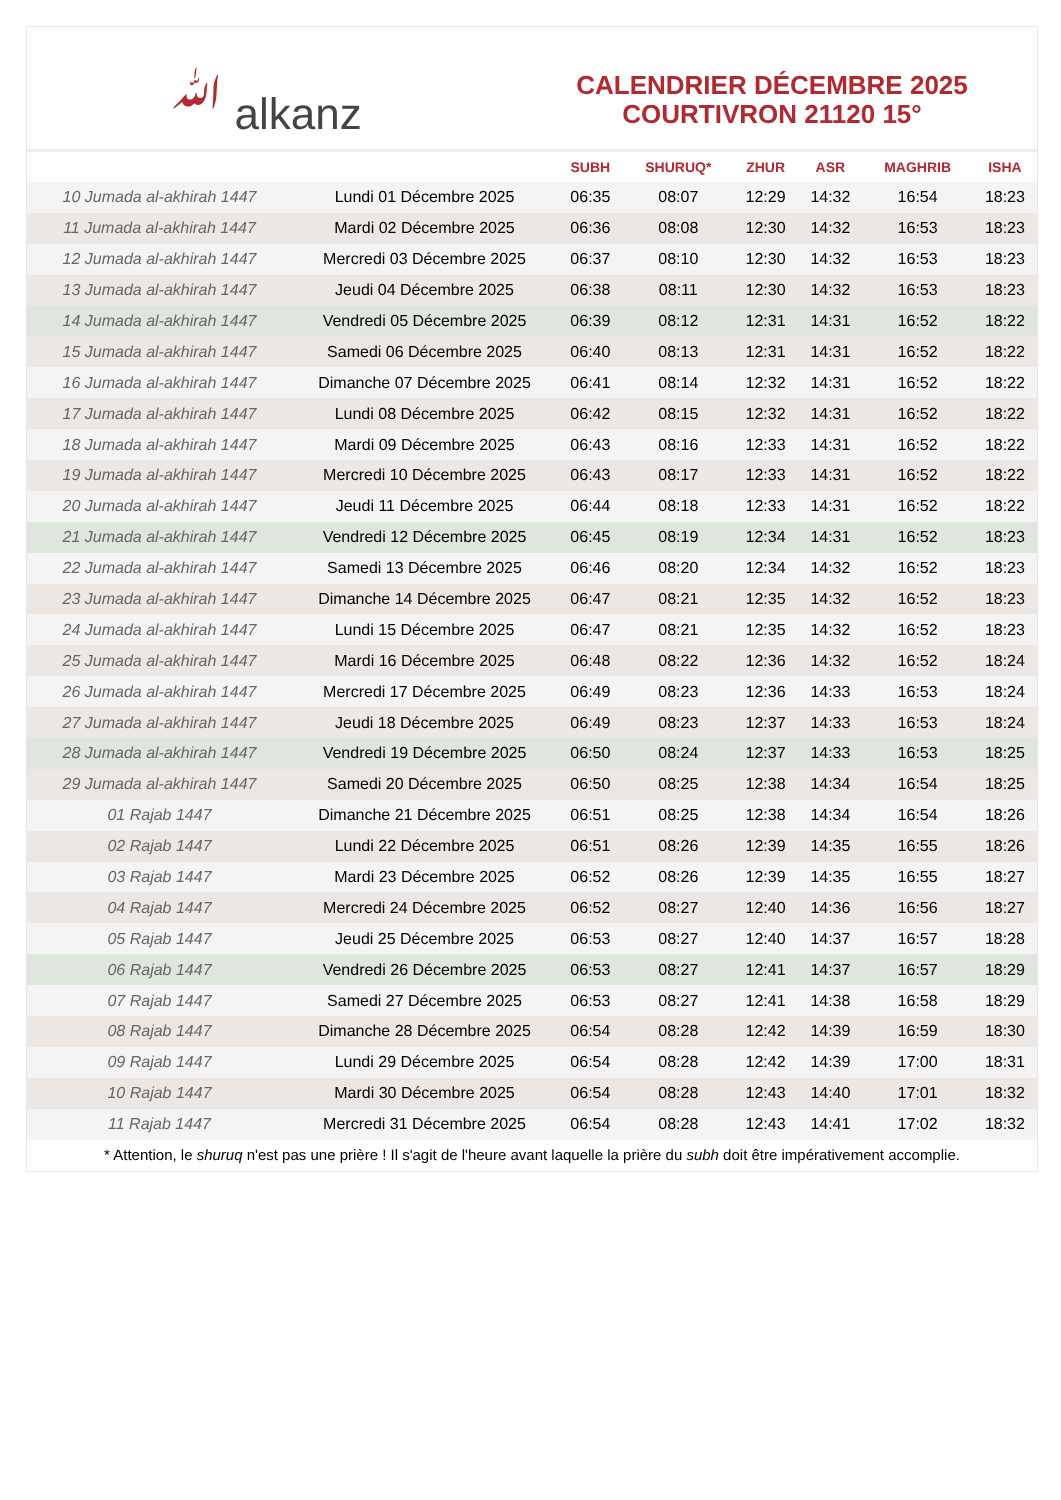ﷲ alkanz
CALENDRIER DÉCEMBRE 2025
COURTIVRON 21120 15°
| | | SUBH | SHURUQ* | ZHUR | ASR | MAGHRIB | ISHA |
| --- | --- | --- | --- | --- | --- | --- | --- |
| 10 Jumada al-akhirah 1447 | Lundi 01 Décembre 2025 | 06:35 | 08:07 | 12:29 | 14:32 | 16:54 | 18:23 |
| 11 Jumada al-akhirah 1447 | Mardi 02 Décembre 2025 | 06:36 | 08:08 | 12:30 | 14:32 | 16:53 | 18:23 |
| 12 Jumada al-akhirah 1447 | Mercredi 03 Décembre 2025 | 06:37 | 08:10 | 12:30 | 14:32 | 16:53 | 18:23 |
| 13 Jumada al-akhirah 1447 | Jeudi 04 Décembre 2025 | 06:38 | 08:11 | 12:30 | 14:32 | 16:53 | 18:23 |
| 14 Jumada al-akhirah 1447 | Vendredi 05 Décembre 2025 | 06:39 | 08:12 | 12:31 | 14:31 | 16:52 | 18:22 |
| 15 Jumada al-akhirah 1447 | Samedi 06 Décembre 2025 | 06:40 | 08:13 | 12:31 | 14:31 | 16:52 | 18:22 |
| 16 Jumada al-akhirah 1447 | Dimanche 07 Décembre 2025 | 06:41 | 08:14 | 12:32 | 14:31 | 16:52 | 18:22 |
| 17 Jumada al-akhirah 1447 | Lundi 08 Décembre 2025 | 06:42 | 08:15 | 12:32 | 14:31 | 16:52 | 18:22 |
| 18 Jumada al-akhirah 1447 | Mardi 09 Décembre 2025 | 06:43 | 08:16 | 12:33 | 14:31 | 16:52 | 18:22 |
| 19 Jumada al-akhirah 1447 | Mercredi 10 Décembre 2025 | 06:43 | 08:17 | 12:33 | 14:31 | 16:52 | 18:22 |
| 20 Jumada al-akhirah 1447 | Jeudi 11 Décembre 2025 | 06:44 | 08:18 | 12:33 | 14:31 | 16:52 | 18:22 |
| 21 Jumada al-akhirah 1447 | Vendredi 12 Décembre 2025 | 06:45 | 08:19 | 12:34 | 14:31 | 16:52 | 18:23 |
| 22 Jumada al-akhirah 1447 | Samedi 13 Décembre 2025 | 06:46 | 08:20 | 12:34 | 14:32 | 16:52 | 18:23 |
| 23 Jumada al-akhirah 1447 | Dimanche 14 Décembre 2025 | 06:47 | 08:21 | 12:35 | 14:32 | 16:52 | 18:23 |
| 24 Jumada al-akhirah 1447 | Lundi 15 Décembre 2025 | 06:47 | 08:21 | 12:35 | 14:32 | 16:52 | 18:23 |
| 25 Jumada al-akhirah 1447 | Mardi 16 Décembre 2025 | 06:48 | 08:22 | 12:36 | 14:32 | 16:52 | 18:24 |
| 26 Jumada al-akhirah 1447 | Mercredi 17 Décembre 2025 | 06:49 | 08:23 | 12:36 | 14:33 | 16:53 | 18:24 |
| 27 Jumada al-akhirah 1447 | Jeudi 18 Décembre 2025 | 06:49 | 08:23 | 12:37 | 14:33 | 16:53 | 18:24 |
| 28 Jumada al-akhirah 1447 | Vendredi 19 Décembre 2025 | 06:50 | 08:24 | 12:37 | 14:33 | 16:53 | 18:25 |
| 29 Jumada al-akhirah 1447 | Samedi 20 Décembre 2025 | 06:50 | 08:25 | 12:38 | 14:34 | 16:54 | 18:25 |
| 01 Rajab 1447 | Dimanche 21 Décembre 2025 | 06:51 | 08:25 | 12:38 | 14:34 | 16:54 | 18:26 |
| 02 Rajab 1447 | Lundi 22 Décembre 2025 | 06:51 | 08:26 | 12:39 | 14:35 | 16:55 | 18:26 |
| 03 Rajab 1447 | Mardi 23 Décembre 2025 | 06:52 | 08:26 | 12:39 | 14:35 | 16:55 | 18:27 |
| 04 Rajab 1447 | Mercredi 24 Décembre 2025 | 06:52 | 08:27 | 12:40 | 14:36 | 16:56 | 18:27 |
| 05 Rajab 1447 | Jeudi 25 Décembre 2025 | 06:53 | 08:27 | 12:40 | 14:37 | 16:57 | 18:28 |
| 06 Rajab 1447 | Vendredi 26 Décembre 2025 | 06:53 | 08:27 | 12:41 | 14:37 | 16:57 | 18:29 |
| 07 Rajab 1447 | Samedi 27 Décembre 2025 | 06:53 | 08:27 | 12:41 | 14:38 | 16:58 | 18:29 |
| 08 Rajab 1447 | Dimanche 28 Décembre 2025 | 06:54 | 08:28 | 12:42 | 14:39 | 16:59 | 18:30 |
| 09 Rajab 1447 | Lundi 29 Décembre 2025 | 06:54 | 08:28 | 12:42 | 14:39 | 17:00 | 18:31 |
| 10 Rajab 1447 | Mardi 30 Décembre 2025 | 06:54 | 08:28 | 12:43 | 14:40 | 17:01 | 18:32 |
| 11 Rajab 1447 | Mercredi 31 Décembre 2025 | 06:54 | 08:28 | 12:43 | 14:41 | 17:02 | 18:32 |
* Attention, le shuruq n'est pas une prière ! Il s'agit de l'heure avant laquelle la prière du subh doit être impérativement accomplie.